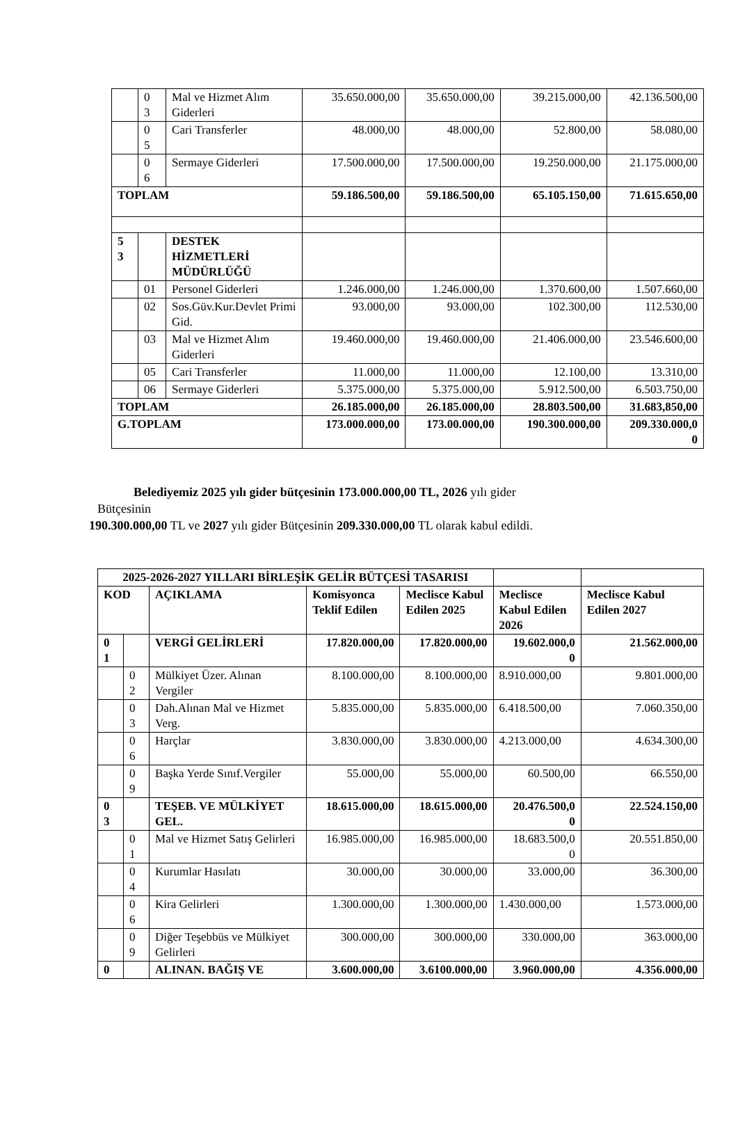| | 0 3 | Mal ve Hizmet Alım Giderleri | 35.650.000,00 | 35.650.000,00 | 39.215.000,00 | 42.136.500,00 |
| | 0 5 | Cari Transferler | 48.000,00 | 48.000,00 | 52.800,00 | 58.080,00 |
| | 0 6 | Sermaye Giderleri | 17.500.000,00 | 17.500.000,00 | 19.250.000,00 | 21.175.000,00 |
| TOPLAM | | | 59.186.500,00 | 59.186.500,00 | 65.105.150,00 | 71.615.650,00 |
| 5 3 | | DESTEK HİZMETLERİ MÜDÜRLÜĞÜ | | | | |
| | 01 | Personel Giderleri | 1.246.000,00 | 1.246.000,00 | 1.370.600,00 | 1.507.660,00 |
| | 02 | Sos.Güv.Kur.Devlet Primi Gid. | 93.000,00 | 93.000,00 | 102.300,00 | 112.530,00 |
| | 03 | Mal ve Hizmet Alım Giderleri | 19.460.000,00 | 19.460.000,00 | 21.406.000,00 | 23.546.600,00 |
| | 05 | Cari Transferler | 11.000,00 | 11.000,00 | 12.100,00 | 13.310,00 |
| | 06 | Sermaye Giderleri | 5.375.000,00 | 5.375.000,00 | 5.912.500,00 | 6.503.750,00 |
| TOPLAM | | | 26.185.000,00 | 26.185.000,00 | 28.803.500,00 | 31.683,850,00 |
| G.TOPLAM | | | 173.000.000,00 | 173.00.000,00 | 190.300.000,00 | 209.330.000,0 0 |
Belediyemiz 2025 yılı gider bütçesinin 173.000.000,00 TL, 2026 yılı gider
Bütçesinin
190.300.000,00 TL ve 2027 yılı gider Bütçesinin 209.330.000,00 TL olarak kabul edildi.
| 2025-2026-2027 YILLARI BİRLEŞİK GELİR BÜTÇESİ TASARISI | | | | | | |
| KOD | | AÇIKLAMA | Komisyonca Teklif Edilen | Meclisce Kabul Edilen 2025 | Meclisce Kabul Edilen 2026 | Meclisce Kabul Edilen 2027 |
| 0 1 | | VERGİ GELİRLERİ | 17.820.000,00 | 17.820.000,00 | 19.602.000,0 0 | 21.562.000,00 |
| | 0 2 | Mülkiyet Üzer. Alınan Vergiler | 8.100.000,00 | 8.100.000,00 | 8.910.000,00 | 9.801.000,00 |
| | 0 3 | Dah.Alınan Mal ve Hizmet Verg. | 5.835.000,00 | 5.835.000,00 | 6.418.500,00 | 7.060.350,00 |
| | 0 6 | Harçlar | 3.830.000,00 | 3.830.000,00 | 4.213.000,00 | 4.634.300,00 |
| | 0 9 | Başka Yerde Sınıf.Vergiler | 55.000,00 | 55.000,00 | 60.500,00 | 66.550,00 |
| 0 3 | | TEŞEB. VE MÜLKİYET GEL. | 18.615.000,00 | 18.615.000,00 | 20.476.500,0 0 | 22.524.150,00 |
| | 0 1 | Mal ve Hizmet Satış Gelirleri | 16.985.000,00 | 16.985.000,00 | 18.683.500,0 0 | 20.551.850,00 |
| | 0 4 | Kurumlar Hasılatı | 30.000,00 | 30.000,00 | 33.000,00 | 36.300,00 |
| | 0 6 | Kira Gelirleri | 1.300.000,00 | 1.300.000,00 | 1.430.000,00 | 1.573.000,00 |
| | 0 9 | Diğer Teşebbüs ve Mülkiyet Gelirleri | 300.000,00 | 300.000,00 | 330.000,00 | 363.000,00 |
| 0 | | ALINAN. BAĞIŞ VE | 3.600.000,00 | 3.6100.000,00 | 3.960.000,00 | 4.356.000,00 |